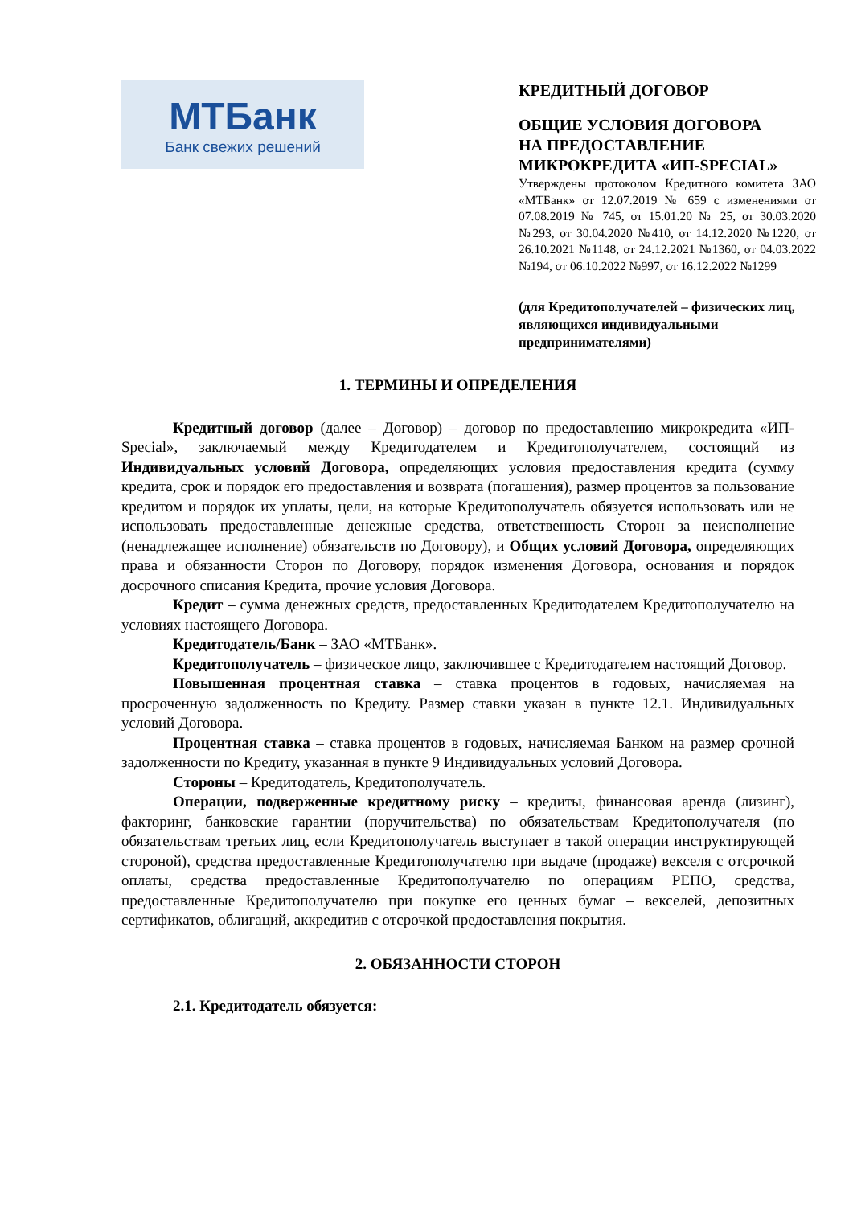МТБанк
Банк свежих решений
КРЕДИТНЫЙ ДОГОВОР
ОБЩИЕ УСЛОВИЯ ДОГОВОРА
НА ПРЕДОСТАВЛЕНИЕ
МИКРОКРЕДИТА «ИП-SPECIAL»
Утверждены протоколом Кредитного комитета ЗАО «МТБанк» от 12.07.2019 № 659 с изменениями от 07.08.2019 № 745, от 15.01.20 № 25, от 30.03.2020 №293, от 30.04.2020 №410, от 14.12.2020 №1220, от 26.10.2021 №1148, от 24.12.2021 №1360, от 04.03.2022 №194, от 06.10.2022 №997, от 16.12.2022 №1299
(для Кредитополучателей – физических лиц, являющихся индивидуальными предпринимателями)
1. ТЕРМИНЫ И ОПРЕДЕЛЕНИЯ
Кредитный договор (далее – Договор) – договор по предоставлению микрокредита «ИП-Special», заключаемый между Кредитодателем и Кредитополучателем, состоящий из Индивидуальных условий Договора, определяющих условия предоставления кредита (сумму кредита, срок и порядок его предоставления и возврата (погашения), размер процентов за пользование кредитом и порядок их уплаты, цели, на которые Кредитополучатель обязуется использовать или не использовать предоставленные денежные средства, ответственность Сторон за неисполнение (ненадлежащее исполнение) обязательств по Договору), и Общих условий Договора, определяющих права и обязанности Сторон по Договору, порядок изменения Договора, основания и порядок досрочного списания Кредита, прочие условия Договора.
Кредит – сумма денежных средств, предоставленных Кредитодателем Кредитополучателю на условиях настоящего Договора.
Кредитодатель/Банк – ЗАО «МТБанк».
Кредитополучатель – физическое лицо, заключившее с Кредитодателем настоящий Договор.
Повышенная процентная ставка – ставка процентов в годовых, начисляемая на просроченную задолженность по Кредиту. Размер ставки указан в пункте 12.1. Индивидуальных условий Договора.
Процентная ставка – ставка процентов в годовых, начисляемая Банком на размер срочной задолженности по Кредиту, указанная в пункте 9 Индивидуальных условий Договора.
Стороны – Кредитодатель, Кредитополучатель.
Операции, подверженные кредитному риску – кредиты, финансовая аренда (лизинг), факторинг, банковские гарантии (поручительства) по обязательствам Кредитополучателя (по обязательствам третьих лиц, если Кредитополучатель выступает в такой операции инструктирующей стороной), средства предоставленные Кредитополучателю при выдаче (продаже) векселя с отсрочкой оплаты, средства предоставленные Кредитополучателю по операциям РЕПО, средства, предоставленные Кредитополучателю при покупке его ценных бумаг – векселей, депозитных сертификатов, облигаций, аккредитив с отсрочкой предоставления покрытия.
2. ОБЯЗАННОСТИ СТОРОН
2.1. Кредитодатель обязуется: